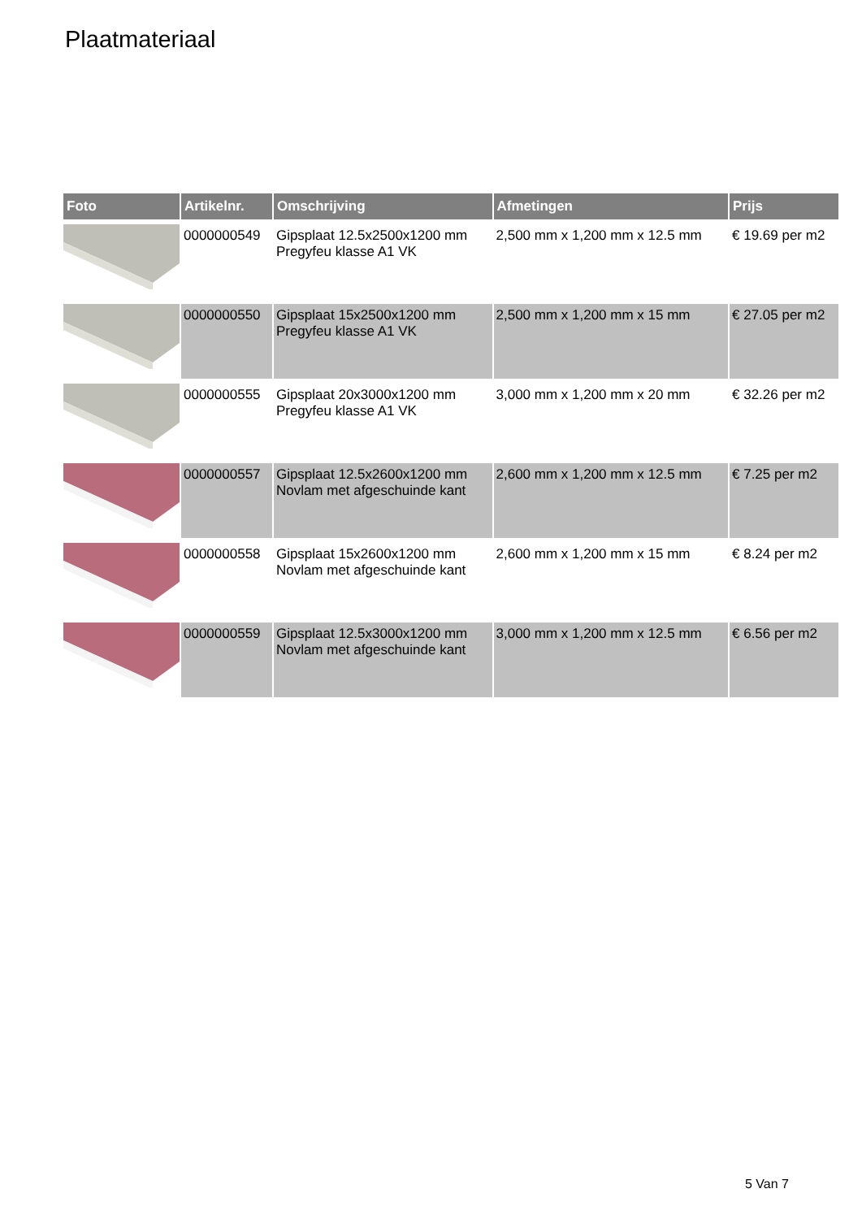Plaatmateriaal
| Foto | Artikelnr. | Omschrijving | Afmetingen | Prijs |
| --- | --- | --- | --- | --- |
| | 0000000549 | Gipsplaat 12.5x2500x1200 mm Pregyfeu klasse A1 VK | 2,500 mm x 1,200 mm x 12.5 mm | € 19.69 per m2 |
| | 0000000550 | Gipsplaat 15x2500x1200 mm Pregyfeu klasse A1 VK | 2,500 mm x 1,200 mm x 15 mm | € 27.05 per m2 |
| | 0000000555 | Gipsplaat 20x3000x1200 mm Pregyfeu klasse A1 VK | 3,000 mm x 1,200 mm x 20 mm | € 32.26 per m2 |
| | 0000000557 | Gipsplaat 12.5x2600x1200 mm Novlam met afgeschuinde kant | 2,600 mm x 1,200 mm x 12.5 mm | € 7.25 per m2 |
| | 0000000558 | Gipsplaat 15x2600x1200 mm Novlam met afgeschuinde kant | 2,600 mm x 1,200 mm x 15 mm | € 8.24 per m2 |
| | 0000000559 | Gipsplaat 12.5x3000x1200 mm Novlam met afgeschuinde kant | 3,000 mm x 1,200 mm x 12.5 mm | € 6.56 per m2 |
5 Van 7